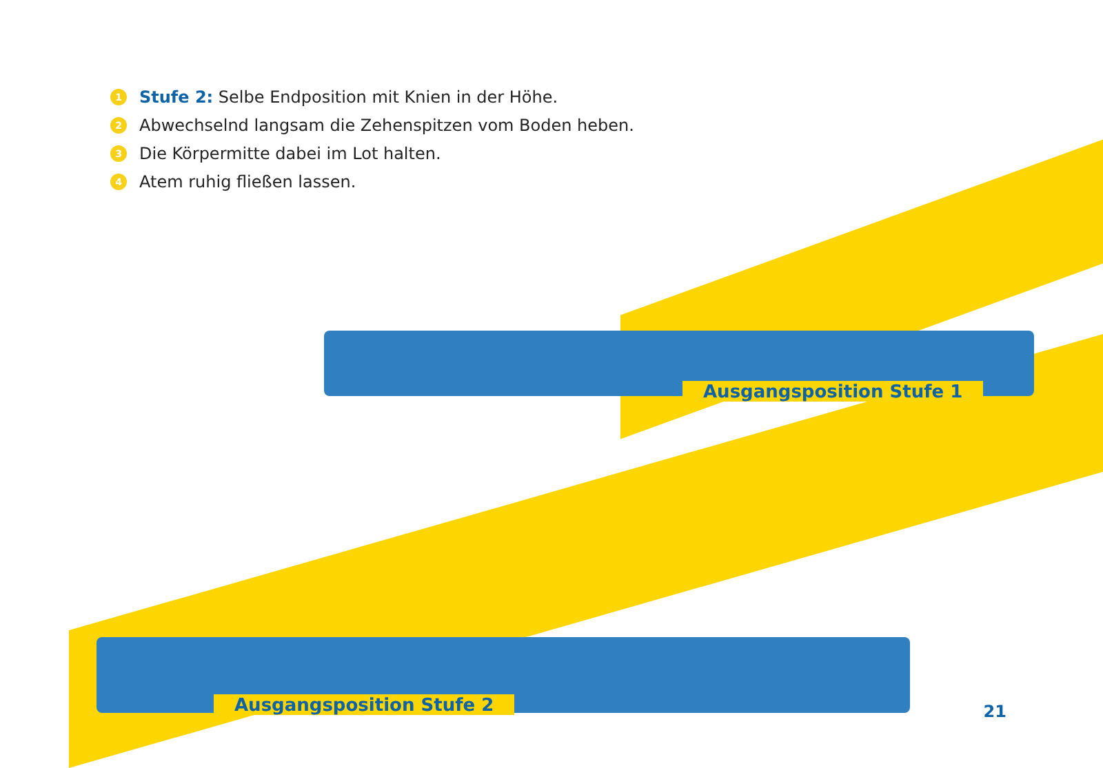1 Stufe 2: Selbe Endposition mit Knien in der Höhe.
2 Abwechselnd langsam die Zehenspitzen vom Boden heben.
3 Die Körpermitte dabei im Lot halten.
4 Atem ruhig fließen lassen.
Ausgangsposition Stufe 1
Ausgangsposition Stufe 2 21